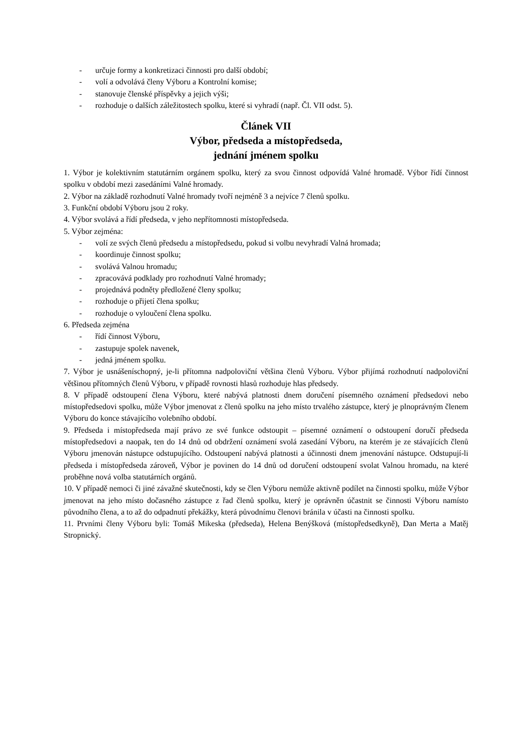- určuje formy a konkretizaci činnosti pro další období;
- volí a odvolává členy Výboru a Kontrolní komise;
- stanovuje členské příspěvky a jejich výši;
- rozhoduje o dalších záležitostech spolku, které si vyhradí (např. Čl. VII odst. 5).
Článek VII
Výbor, předseda a místopředseda,
jednání jménem spolku
1. Výbor je kolektivním statutárním orgánem spolku, který za svou činnost odpovídá Valné hromadě. Výbor řídí činnost spolku v období mezi zasedáními Valné hromady.
2. Výbor na základě rozhodnutí Valné hromady tvoří nejméně 3 a nejvíce 7 členů spolku.
3. Funkční období Výboru jsou 2 roky.
4. Výbor svolává a řídí předseda, v jeho nepřítomnosti místopředseda.
5. Výbor zejména:
- volí ze svých členů předsedu a místopředsedu, pokud si volbu nevyhradí Valná hromada;
- koordinuje činnost spolku;
- svolává Valnou hromadu;
- zpracovává podklady pro rozhodnutí Valné hromady;
- projednává podněty předložené členy spolku;
- rozhoduje o přijetí člena spolku;
- rozhoduje o vyloučení člena spolku.
6. Předseda zejména
- řídí činnost Výboru,
- zastupuje spolek navenek,
- jedná jménem spolku.
7. Výbor je usnášeníschopný, je-li přítomna nadpoloviční většina členů Výboru. Výbor přijímá rozhodnutí nadpoloviční většinou přítomných členů Výboru, v případě rovnosti hlasů rozhoduje hlas předsedy.
8. V případě odstoupení člena Výboru, které nabývá platnosti dnem doručení písemného oznámení předsedovi nebo místopředsedovi spolku, může Výbor jmenovat z členů spolku na jeho místo trvalého zástupce, který je plnoprávným členem Výboru do konce stávajícího volebního období.
9. Předseda i místopředseda mají právo ze své funkce odstoupit – písemné oznámení o odstoupení doručí předseda místopředsedovi a naopak, ten do 14 dnů od obdržení oznámení svolá zasedání Výboru, na kterém je ze stávajících členů Výboru jmenován nástupce odstupujícího. Odstoupení nabývá platnosti a účinnosti dnem jmenování nástupce. Odstupují-li předseda i místopředseda zároveň, Výbor je povinen do 14 dnů od doručení odstoupení svolat Valnou hromadu, na které proběhne nová volba statutárních orgánů.
10. V případě nemoci či jiné závažné skutečnosti, kdy se člen Výboru nemůže aktivně podílet na činnosti spolku, může Výbor jmenovat na jeho místo dočasného zástupce z řad členů spolku, který je oprávněn účastnit se činnosti Výboru namísto původního člena, a to až do odpadnutí překážky, která původnímu členovi bránila v účasti na činnosti spolku.
11. Prvními členy Výboru byli: Tomáš Mikeska (předseda), Helena Benýšková (místopředsedkyně), Dan Merta a Matěj Stropnický.